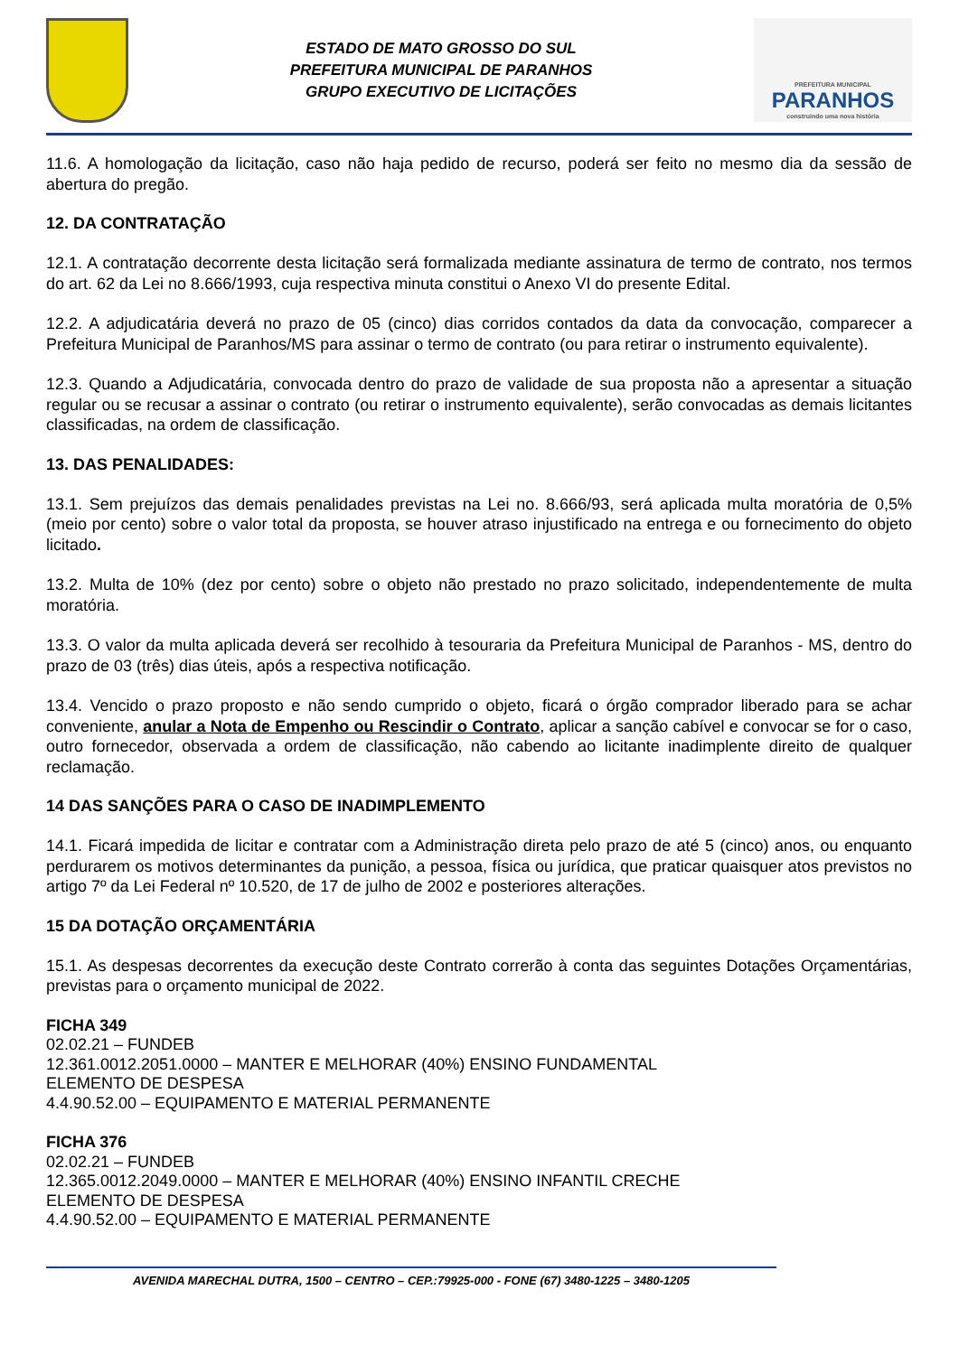ESTADO DE MATO GROSSO DO SUL
PREFEITURA MUNICIPAL DE PARANHOS
GRUPO EXECUTIVO DE LICITAÇÕES
PREFEITURA MUNICIPAL
PARANHOS
construindo uma nova história
11.6. A homologação da licitação, caso não haja pedido de recurso, poderá ser feito no mesmo dia da sessão de abertura do pregão.
12. DA CONTRATAÇÃO
12.1. A contratação decorrente desta licitação será formalizada mediante assinatura de termo de contrato, nos termos do art. 62 da Lei no 8.666/1993, cuja respectiva minuta constitui o Anexo VI do presente Edital.
12.2. A adjudicatária deverá no prazo de 05 (cinco) dias corridos contados da data da convocação, comparecer a Prefeitura Municipal de Paranhos/MS para assinar o termo de contrato (ou para retirar o instrumento equivalente).
12.3. Quando a Adjudicatária, convocada dentro do prazo de validade de sua proposta não a apresentar a situação regular ou se recusar a assinar o contrato (ou retirar o instrumento equivalente), serão convocadas as demais licitantes classificadas, na ordem de classificação.
13. DAS PENALIDADES:
13.1. Sem prejuízos das demais penalidades previstas na Lei no. 8.666/93, será aplicada multa moratória de 0,5% (meio por cento) sobre o valor total da proposta, se houver atraso injustificado na entrega e ou fornecimento do objeto licitado.
13.2. Multa de 10% (dez por cento) sobre o objeto não prestado no prazo solicitado, independentemente de multa moratória.
13.3. O valor da multa aplicada deverá ser recolhido à tesouraria da Prefeitura Municipal de Paranhos - MS, dentro do prazo de 03 (três) dias úteis, após a respectiva notificação.
13.4. Vencido o prazo proposto e não sendo cumprido o objeto, ficará o órgão comprador liberado para se achar conveniente, anular a Nota de Empenho ou Rescindir o Contrato, aplicar a sanção cabível e convocar se for o caso, outro fornecedor, observada a ordem de classificação, não cabendo ao licitante inadimplente direito de qualquer reclamação.
14 DAS SANÇÕES PARA O CASO DE INADIMPLEMENTO
14.1. Ficará impedida de licitar e contratar com a Administração direta pelo prazo de até 5 (cinco) anos, ou enquanto perdurarem os motivos determinantes da punição, a pessoa, física ou jurídica, que praticar quaisquer atos previstos no artigo 7º da Lei Federal nº 10.520, de 17 de julho de 2002 e posteriores alterações.
15 DA DOTAÇÃO ORÇAMENTÁRIA
15.1. As despesas decorrentes da execução deste Contrato correrão à conta das seguintes Dotações Orçamentárias, previstas para o orçamento municipal de 2022.
FICHA 349
02.02.21 – FUNDEB
12.361.0012.2051.0000 – MANTER E MELHORAR (40%) ENSINO FUNDAMENTAL
ELEMENTO DE DESPESA
4.4.90.52.00 – EQUIPAMENTO E MATERIAL PERMANENTE
FICHA 376
02.02.21 – FUNDEB
12.365.0012.2049.0000 – MANTER E MELHORAR (40%) ENSINO INFANTIL CRECHE
ELEMENTO DE DESPESA
4.4.90.52.00 – EQUIPAMENTO E MATERIAL PERMANENTE
AVENIDA MARECHAL DUTRA, 1500 – CENTRO – CEP.:79925-000 - FONE (67) 3480-1225 – 3480-1205